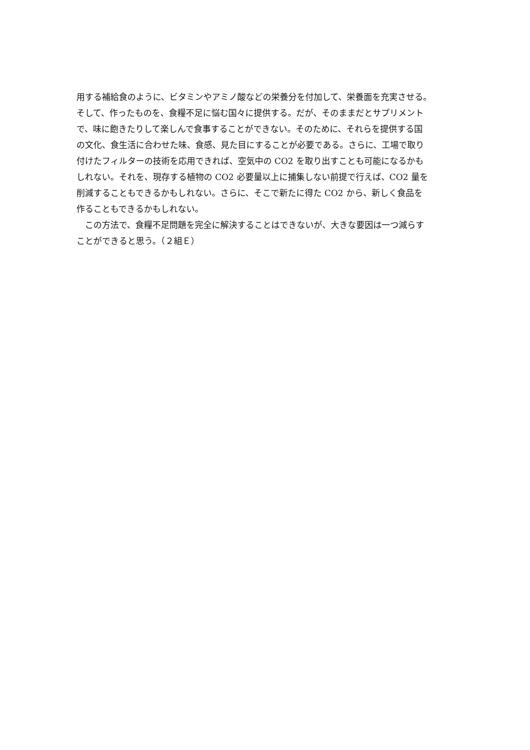用する補給食のように、ビタミンやアミノ酸などの栄養分を付加して、栄養面を充実させる。
そして、作ったものを、食糧不足に悩む国々に提供する。だが、そのままだとサプリメント
で、味に飽きたりして楽しんで食事することができない。そのために、それらを提供する国
の文化、食生活に合わせた味、食感、見た目にすることが必要である。さらに、工場で取り
付けたフィルターの技術を応用できれば、空気中の CO2 を取り出すことも可能になるかも
しれない。それを、現存する植物の CO2 必要量以上に捕集しない前提で行えば、CO2 量を
削減することもできるかもしれない。さらに、そこで新たに得た CO2 から、新しく食品を
作ることもできるかもしれない。
　この方法で、食糧不足問題を完全に解決することはできないが、大きな要因は一つ減らす
ことができると思う。（２組Ｅ）